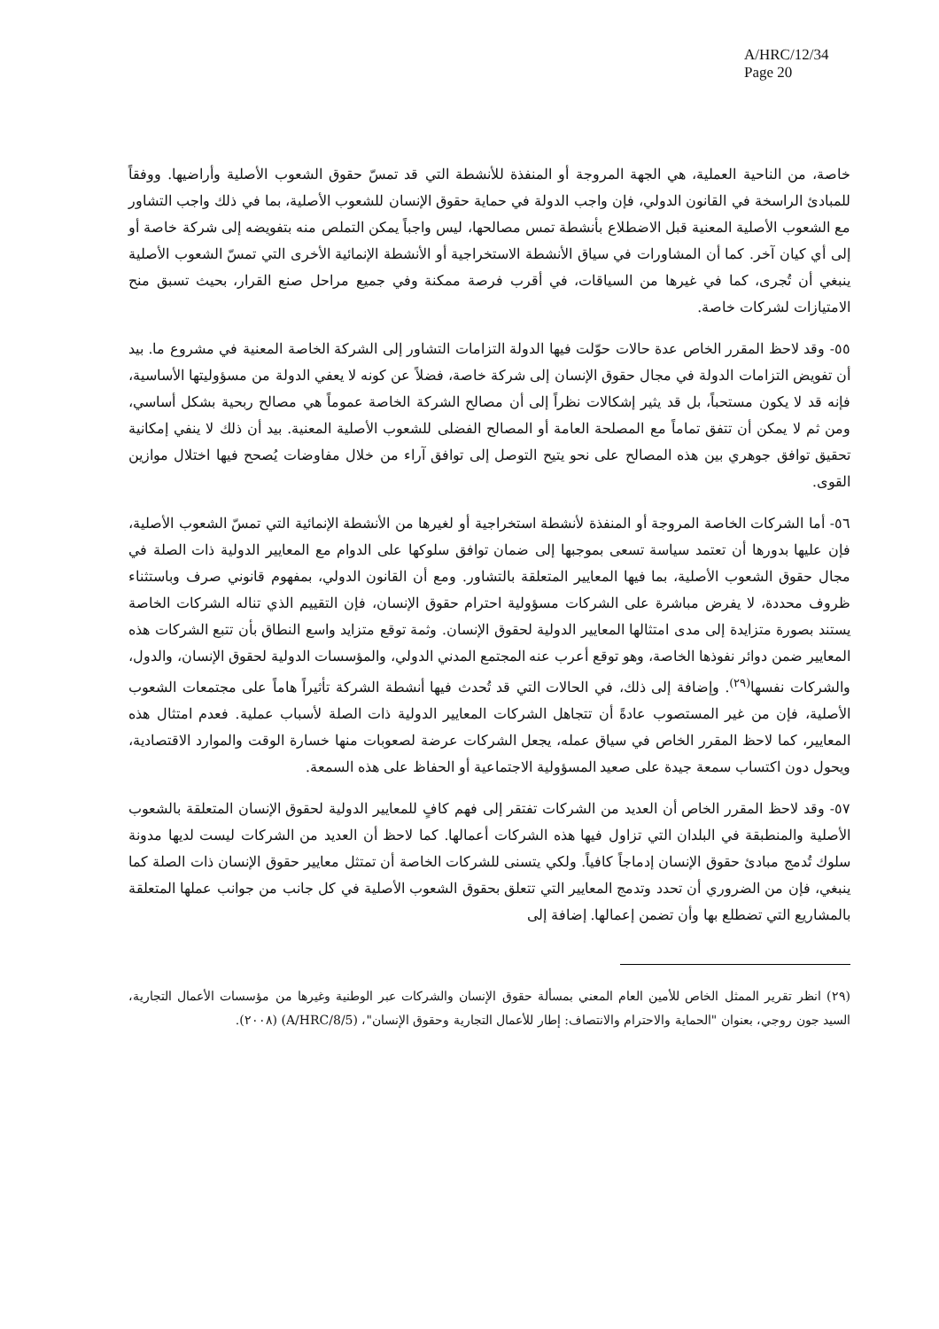A/HRC/12/34
Page 20
خاصة، من الناحية العملية، هي الجهة المروجة أو المنفذة للأنشطة التي قد تمسّ حقوق الشعوب الأصلية وأراضيها. ووفقاً للمبادئ الراسخة في القانون الدولي، فإن واجب الدولة في حماية حقوق الإنسان للشعوب الأصلية، بما في ذلك واجب التشاور مع الشعوب الأصلية المعنية قبل الاضطلاع بأنشطة تمس مصالحها، ليس واجباً يمكن التملص منه بتفويضه إلى شركة خاصة أو إلى أي كيان آخر. كما أن المشاورات في سياق الأنشطة الاستخراجية أو الأنشطة الإنمائية الأخرى التي تمسّ الشعوب الأصلية ينبغي أن تُجرى، كما في غيرها من السياقات، في أقرب فرصة ممكنة وفي جميع مراحل صنع القرار، بحيث تسبق منح الامتيازات لشركات خاصة.
٥٥- وقد لاحظ المقرر الخاص عدة حالات حوّلت فيها الدولة التزامات التشاور إلى الشركة الخاصة المعنية في مشروع ما. بيد أن تفويض التزامات الدولة في مجال حقوق الإنسان إلى شركة خاصة، فضلاً عن كونه لا يعفي الدولة من مسؤوليتها الأساسية، فإنه قد لا يكون مستحباً، بل قد يثير إشكالات نظراً إلى أن مصالح الشركة الخاصة عموماً هي مصالح ربحية بشكل أساسي، ومن ثم لا يمكن أن تتفق تماماً مع المصلحة العامة أو المصالح الفضلى للشعوب الأصلية المعنية. بيد أن ذلك لا ينفي إمكانية تحقيق توافق جوهري بين هذه المصالح على نحو يتيح التوصل إلى توافق آراء من خلال مفاوضات يُصحح فيها اختلال موازين القوى.
٥٦- أما الشركات الخاصة المروجة أو المنفذة لأنشطة استخراجية أو لغيرها من الأنشطة الإنمائية التي تمسّ الشعوب الأصلية، فإن عليها بدورها أن تعتمد سياسة تسعى بموجبها إلى ضمان توافق سلوكها على الدوام مع المعايير الدولية ذات الصلة في مجال حقوق الشعوب الأصلية، بما فيها المعايير المتعلقة بالتشاور. ومع أن القانون الدولي، بمفهوم قانوني صرف وباستثناء ظروف محددة، لا يفرض مباشرة على الشركات مسؤولية احترام حقوق الإنسان، فإن التقييم الذي تناله الشركات الخاصة يستند بصورة متزايدة إلى مدى امتثالها المعايير الدولية لحقوق الإنسان. وثمة توقع متزايد واسع النطاق بأن تتبع الشركات هذه المعايير ضمن دوائر نفوذها الخاصة، وهو توقع أعرب عنه المجتمع المدني الدولي، والمؤسسات الدولية لحقوق الإنسان، والدول، والشركات نفسها<sup>(٢٩)</sup>. وإضافة إلى ذلك، في الحالات التي قد تُحدث فيها أنشطة الشركة تأثيراً هاماً على مجتمعات الشعوب الأصلية، فإن من غير المستصوب عادةً أن تتجاهل الشركات المعايير الدولية ذات الصلة لأسباب عملية. فعدم امتثال هذه المعايير، كما لاحظ المقرر الخاص في سياق عمله، يجعل الشركات عرضة لصعوبات منها خسارة الوقت والموارد الاقتصادية، ويحول دون اكتساب سمعة جيدة على صعيد المسؤولية الاجتماعية أو الحفاظ على هذه السمعة.
٥٧- وقد لاحظ المقرر الخاص أن العديد من الشركات تفتقر إلى فهم كافٍ للمعايير الدولية لحقوق الإنسان المتعلقة بالشعوب الأصلية والمنطبقة في البلدان التي تزاول فيها هذه الشركات أعمالها. كما لاحظ أن العديد من الشركات ليست لديها مدونة سلوك تُدمج مبادئ حقوق الإنسان إدماجاً كافياً. ولكي يتسنى للشركات الخاصة أن تمتثل معايير حقوق الإنسان ذات الصلة كما ينبغي، فإن من الضروري أن تحدد وتدمج المعايير التي تتعلق بحقوق الشعوب الأصلية في كل جانب من جوانب عملها المتعلقة بالمشاريع التي تضطلع بها وأن تضمن إعمالها. إضافة إلى
(٢٩) انظر تقرير الممثل الخاص للأمين العام المعني بمسألة حقوق الإنسان والشركات عبر الوطنية وغيرها من مؤسسات الأعمال التجارية، السيد جون روجي، بعنوان "الحماية والاحترام والانتصاف: إطار للأعمال التجارية وحقوق الإنسان"، (A/HRC/8/5) (٢٠٠٨).